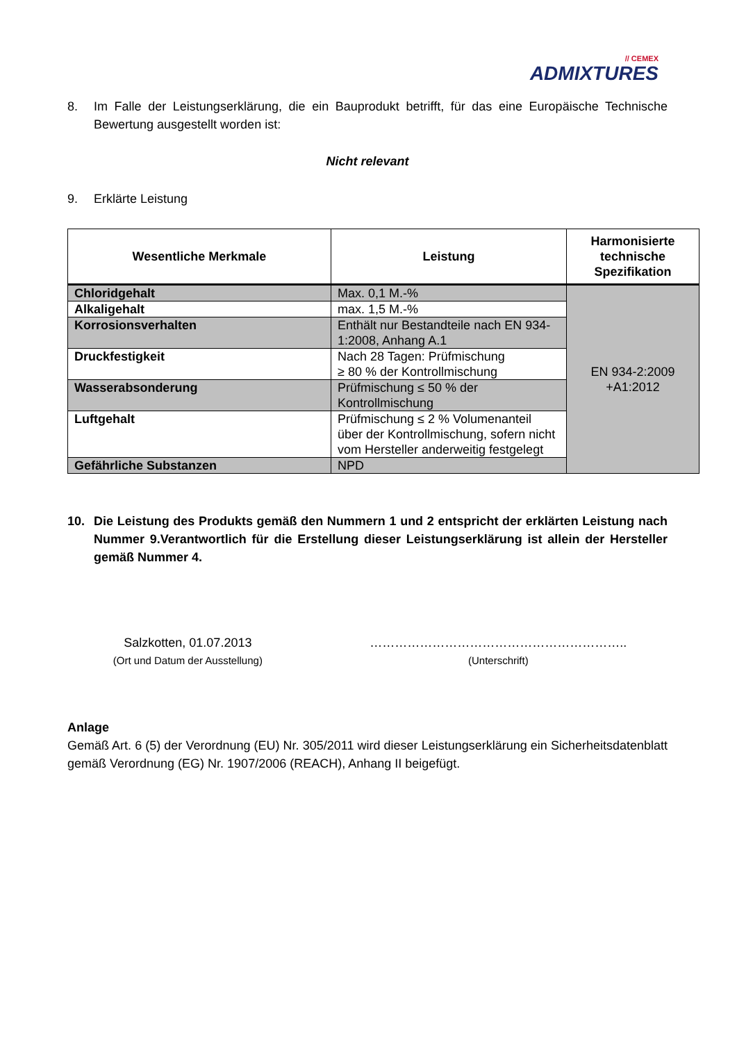// CEMEX
ADMIXTURES
8. Im Falle der Leistungserklärung, die ein Bauprodukt betrifft, für das eine Europäische Technische Bewertung ausgestellt worden ist:
Nicht relevant
9. Erklärte Leistung
| Wesentliche Merkmale | Leistung | Harmonisierte technische Spezifikation |
| --- | --- | --- |
| Chloridgehalt | Max. 0,1 M.-% | EN 934-2:2009 +A1:2012 |
| Alkaligehalt | max. 1,5 M.-% | |
| Korrosionsverhalten | Enthält nur Bestandteile nach EN 934-1:2008, Anhang A.1 | |
| Druckfestigkeit | Nach 28 Tagen: Prüfmischung ≥ 80 % der Kontrollmischung | |
| Wasserabsonderung | Prüfmischung ≤ 50 % der Kontrollmischung | |
| Luftgehalt | Prüfmischung ≤ 2 % Volumenanteil über der Kontrollmischung, sofern nicht vom Hersteller anderweitig festgelegt | |
| Gefährliche Substanzen | NPD | |
10. Die Leistung des Produkts gemäß den Nummern 1 und 2 entspricht der erklärten Leistung nach Nummer 9.Verantwortlich für die Erstellung dieser Leistungserklärung ist allein der Hersteller gemäß Nummer 4.
Salzkotten, 01.07.2013
(Ort und Datum der Ausstellung)
……………………………………………………..
(Unterschrift)
Anlage
Gemäß Art. 6 (5) der Verordnung (EU) Nr. 305/2011 wird dieser Leistungserklärung ein Sicherheitsdatenblatt gemäß Verordnung (EG) Nr. 1907/2006 (REACH), Anhang II beigefügt.